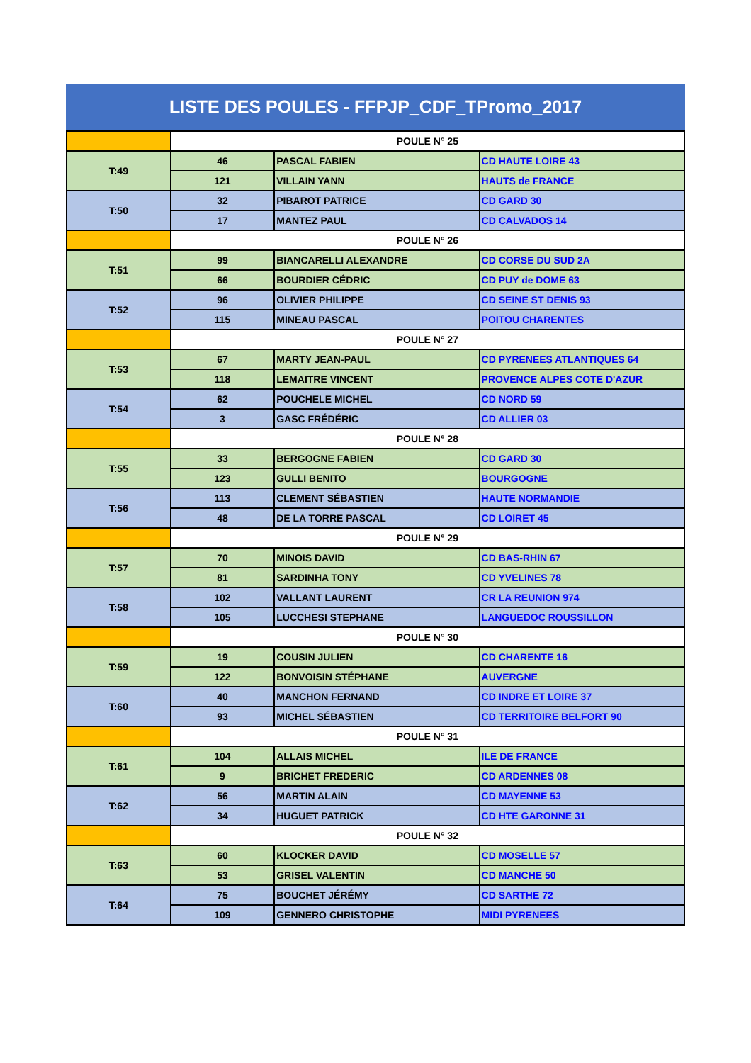LISTE DES POULES - FFPJP_CDF_TPromo_2017
| | POULE N° 25 | | |
| T:49 | 46 | PASCAL FABIEN | CD HAUTE LOIRE 43 |
| | 121 | VILLAIN YANN | HAUTS de FRANCE |
| T:50 | 32 | PIBAROT PATRICE | CD GARD 30 |
| | 17 | MANTEZ PAUL | CD CALVADOS 14 |
| | POULE N° 26 | | |
| T:51 | 99 | BIANCARELLI ALEXANDRE | CD CORSE DU SUD 2A |
| | 66 | BOURDIER CÉDRIC | CD PUY de DOME 63 |
| T:52 | 96 | OLIVIER PHILIPPE | CD SEINE ST DENIS 93 |
| | 115 | MINEAU PASCAL | POITOU CHARENTES |
| | POULE N° 27 | | |
| T:53 | 67 | MARTY JEAN-PAUL | CD PYRENEES ATLANTIQUES 64 |
| | 118 | LEMAITRE VINCENT | PROVENCE ALPES COTE D'AZUR |
| T:54 | 62 | POUCHELE MICHEL | CD NORD 59 |
| | 3 | GASC FRÉDÉRIC | CD ALLIER 03 |
| | POULE N° 28 | | |
| T:55 | 33 | BERGOGNE FABIEN | CD GARD 30 |
| | 123 | GULLI BENITO | BOURGOGNE |
| T:56 | 113 | CLEMENT SÉBASTIEN | HAUTE NORMANDIE |
| | 48 | DE LA TORRE PASCAL | CD LOIRET 45 |
| | POULE N° 29 | | |
| T:57 | 70 | MINOIS DAVID | CD BAS-RHIN 67 |
| | 81 | SARDINHA TONY | CD YVELINES 78 |
| T:58 | 102 | VALLANT LAURENT | CR LA REUNION 974 |
| | 105 | LUCCHESI STEPHANE | LANGUEDOC ROUSSILLON |
| | POULE N° 30 | | |
| T:59 | 19 | COUSIN JULIEN | CD CHARENTE 16 |
| | 122 | BONVOISIN STÉPHANE | AUVERGNE |
| T:60 | 40 | MANCHON FERNAND | CD INDRE ET LOIRE 37 |
| | 93 | MICHEL SÉBASTIEN | CD TERRITOIRE BELFORT 90 |
| | POULE N° 31 | | |
| T:61 | 104 | ALLAIS MICHEL | ILE DE FRANCE |
| | 9 | BRICHET FREDERIC | CD ARDENNES 08 |
| T:62 | 56 | MARTIN ALAIN | CD MAYENNE 53 |
| | 34 | HUGUET PATRICK | CD HTE GARONNE 31 |
| | POULE N° 32 | | |
| T:63 | 60 | KLOCKER DAVID | CD MOSELLE 57 |
| | 53 | GRISEL VALENTIN | CD MANCHE 50 |
| T:64 | 75 | BOUCHET JÉRÉMY | CD SARTHE 72 |
| | 109 | GENNERO CHRISTOPHE | MIDI PYRENEES |